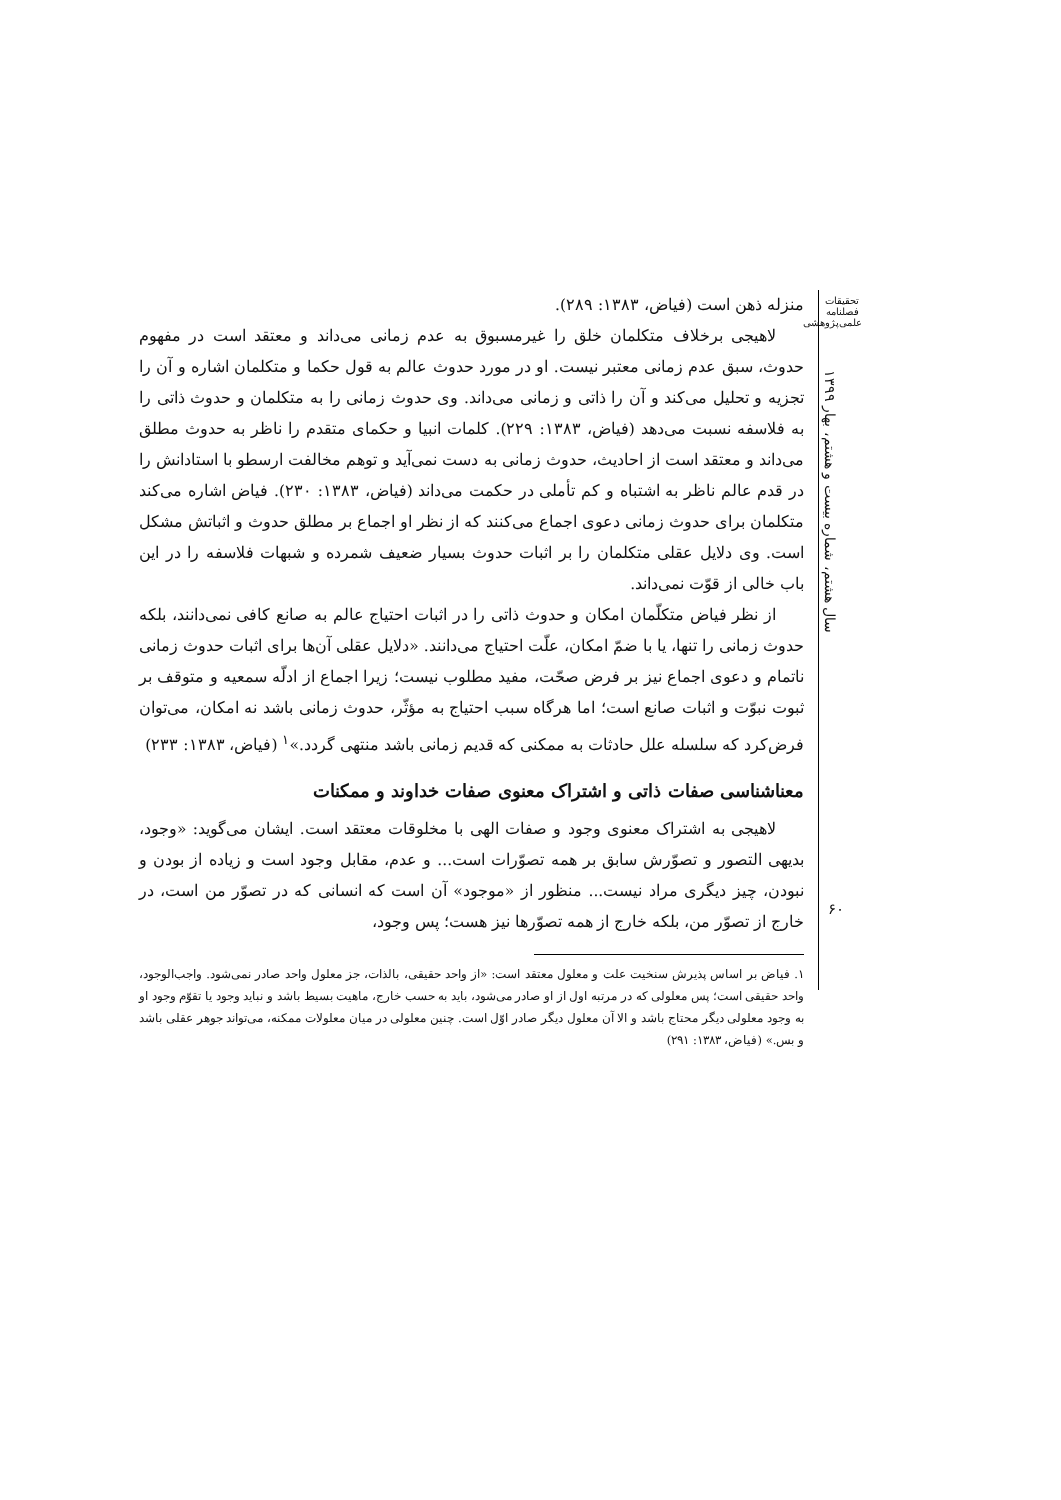تحقیقات
فصلنامه
علمی‌پژوهشی
سال هشتم، شماره بیست و هشتم، بهار ۱۳۹۹
منزله ذهن است (فیاض، ۱۳۸۳: ۲۸۹).
لاهیجی برخلاف متکلمان خلق را غیرمسبوق به عدم زمانی می‌داند و معتقد است در مفهوم حدوث، سبق عدم زمانی معتبر نیست. او در مورد حدوث عالم به قول حکما و متکلمان اشاره و آن را تجزیه و تحلیل می‌کند و آن را ذاتی و زمانی می‌داند. وی حدوث زمانی را به متکلمان و حدوث ذاتی را به فلاسفه نسبت می‌دهد (فیاض، ۱۳۸۳: ۲۲۹). کلمات انبیا و حکمای متقدم را ناظر به حدوث مطلق می‌داند و معتقد است از احادیث، حدوث زمانی به دست نمی‌آید و توهم مخالفت ارسطو با استادانش را در قدم عالم ناظر به اشتباه و کم تأملی در حکمت می‌داند (فیاض، ۱۳۸۳: ۲۳۰). فیاض اشاره می‌کند متکلمان برای حدوث زمانی دعوی اجماع می‌کنند که از نظر او اجماع بر مطلق حدوث و اثباتش مشکل است. وی دلایل عقلی متکلمان را بر اثبات حدوث بسیار ضعیف شمرده و شبهات فلاسفه را در این باب خالی از قوّت نمی‌داند.
از نظر فیاض متکلّمان امکان و حدوث ذاتی را در اثبات احتیاج عالم به صانع کافی نمی‌دانند، بلکه حدوث زمانی را تنها، یا با ضمّ امکان، علّت احتیاج می‌دانند. «دلایل عقلی آن‌ها برای اثبات حدوث زمانی ناتمام و دعوی اجماع نیز بر فرض صحّت، مفید مطلوب نیست؛ زیرا اجماع از ادلّه سمعیه و متوقف بر ثبوت نبوّت و اثبات صانع است؛ اما هرگاه سبب احتیاج به مؤثّر، حدوث زمانی باشد نه امکان، می‌توان فرض‌کرد که سلسله علل حادثات به ممکنی که قدیم زمانی باشد منتهی گردد.»<sup>۱</sup> (فیاض، ۱۳۸۳: ۲۳۳)
معناشناسی صفات ذاتی و اشتراک معنوی صفات خداوند و ممکنات
لاهیجی به اشتراک معنوی وجود و صفات الهی با مخلوقات معتقد است. ایشان می‌گوید: «وجود، بدیهی التصور و تصوّرش سابق بر همه تصوّرات است... و عدم، مقابل وجود است و زیاده از بودن و نبودن، چیز دیگری مراد نیست... منظور از «موجود» آن است که انسانی که در تصوّر من است، در خارج از تصوّر من، بلکه خارج از همه تصوّرها نیز هست؛ پس وجود،
۱. فیاض بر اساس پذیرش سنخیت علت و معلول معتقد است: «از واحد حقیقی، بالذات، جز معلول واحد صادر نمی‌شود. واجب‌الوجود، واحد حقیقی است؛ پس معلولی که در مرتبه اول از او صادر می‌شود، باید به حسب خارج، ماهیت بسیط باشد و نباید وجود یا تقوّم وجود او به وجود معلولی دیگر محتاج باشد و الا آن معلول دیگر صادر اوّل است. چنین معلولی در میان معلولات ممکنه، می‌تواند جوهر عقلی باشد و بس.» (فیاض، ۱۳۸۳: ۲۹۱)
۶۰